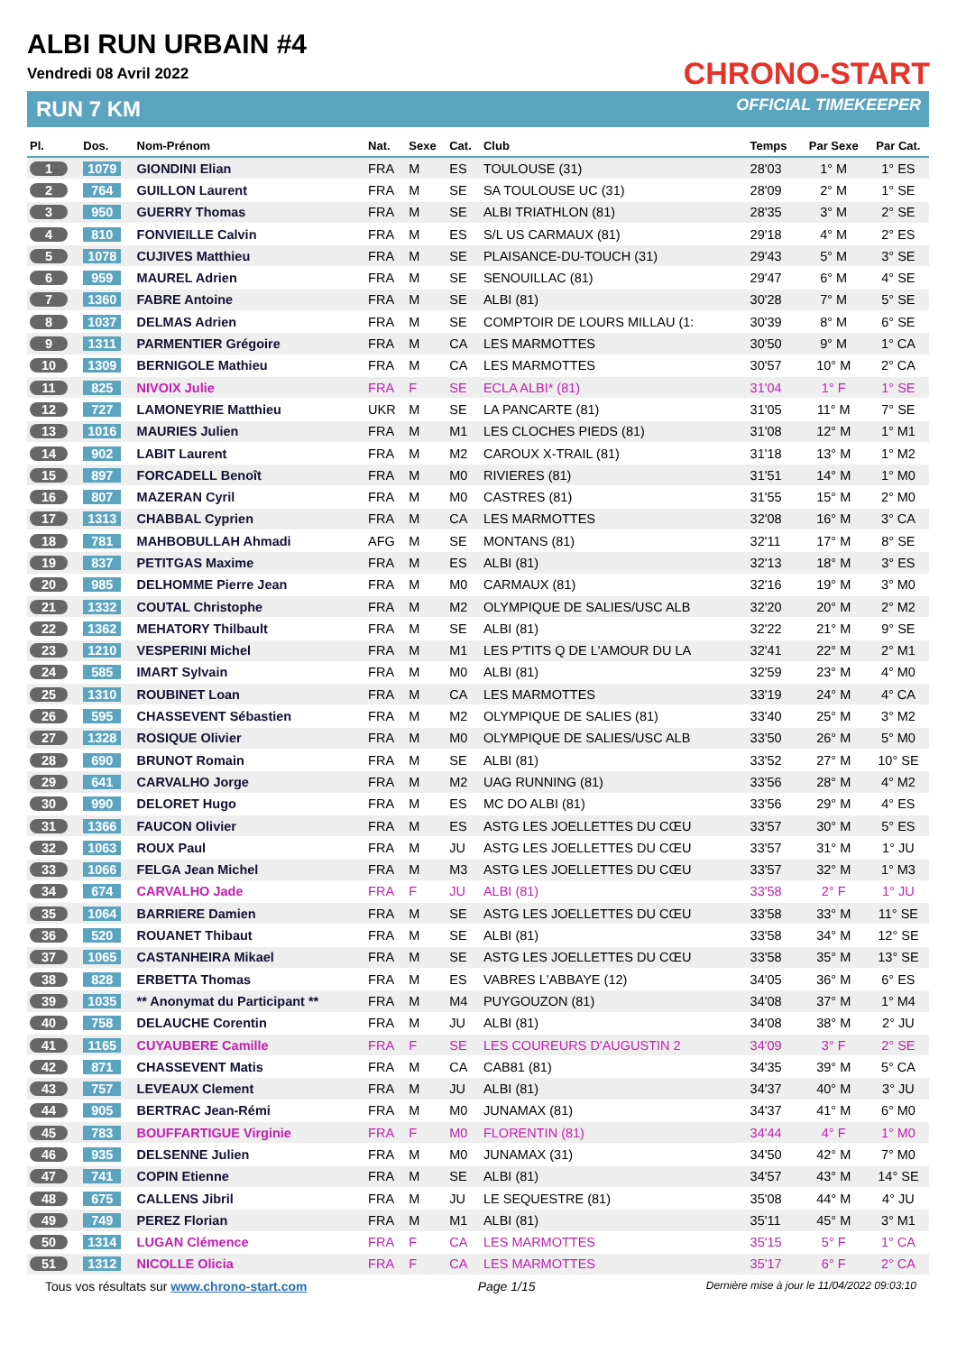ALBI RUN URBAIN #4
Vendredi 08 Avril 2022
RUN 7 KM
CHRONO-START
OFFICIAL TIMEKEEPER
| Pl. | Dos. | Nom-Prénom | Nat. | Sexe | Cat. | Club | Temps | Par Sexe | Par Cat. |
| --- | --- | --- | --- | --- | --- | --- | --- | --- | --- |
| 1 | 1079 | GIONDINI Elian | FRA | M | ES | TOULOUSE (31) | 28'03 | 1° M | 1° ES |
| 2 | 764 | GUILLON Laurent | FRA | M | SE | SA TOULOUSE UC (31) | 28'09 | 2° M | 1° SE |
| 3 | 950 | GUERRY Thomas | FRA | M | SE | ALBI TRIATHLON (81) | 28'35 | 3° M | 2° SE |
| 4 | 810 | FONVIEILLE Calvin | FRA | M | ES | S/L US CARMAUX (81) | 29'18 | 4° M | 2° ES |
| 5 | 1078 | CUJIVES Matthieu | FRA | M | SE | PLAISANCE-DU-TOUCH (31) | 29'43 | 5° M | 3° SE |
| 6 | 959 | MAUREL Adrien | FRA | M | SE | SENOUILLAC (81) | 29'47 | 6° M | 4° SE |
| 7 | 1360 | FABRE Antoine | FRA | M | SE | ALBI (81) | 30'28 | 7° M | 5° SE |
| 8 | 1037 | DELMAS Adrien | FRA | M | SE | COMPTOIR DE LOURS MILLAU (1: | 30'39 | 8° M | 6° SE |
| 9 | 1311 | PARMENTIER Grégoire | FRA | M | CA | LES MARMOTTES | 30'50 | 9° M | 1° CA |
| 10 | 1309 | BERNIGOLE Mathieu | FRA | M | CA | LES MARMOTTES | 30'57 | 10° M | 2° CA |
| 11 | 825 | NIVOIX Julie | FRA | F | SE | ECLA ALBI* (81) | 31'04 | 1° F | 1° SE |
| 12 | 727 | LAMONEYRIE Matthieu | UKR | M | SE | LA PANCARTE (81) | 31'05 | 11° M | 7° SE |
| 13 | 1016 | MAURIES Julien | FRA | M | M1 | LES CLOCHES PIEDS (81) | 31'08 | 12° M | 1° M1 |
| 14 | 902 | LABIT Laurent | FRA | M | M2 | CAROUX X-TRAIL (81) | 31'18 | 13° M | 1° M2 |
| 15 | 897 | FORCADELL Benoît | FRA | M | M0 | RIVIERES (81) | 31'51 | 14° M | 1° M0 |
| 16 | 807 | MAZERAN Cyril | FRA | M | M0 | CASTRES (81) | 31'55 | 15° M | 2° M0 |
| 17 | 1313 | CHABBAL Cyprien | FRA | M | CA | LES MARMOTTES | 32'08 | 16° M | 3° CA |
| 18 | 781 | MAHBOBULLAH Ahmadi | AFG | M | SE | MONTANS (81) | 32'11 | 17° M | 8° SE |
| 19 | 837 | PETITGAS Maxime | FRA | M | ES | ALBI (81) | 32'13 | 18° M | 3° ES |
| 20 | 985 | DELHOMME Pierre Jean | FRA | M | M0 | CARMAUX (81) | 32'16 | 19° M | 3° M0 |
| 21 | 1332 | COUTAL Christophe | FRA | M | M2 | OLYMPIQUE DE SALIES/USC ALB | 32'20 | 20° M | 2° M2 |
| 22 | 1362 | MEHATORY Thilbault | FRA | M | SE | ALBI (81) | 32'22 | 21° M | 9° SE |
| 23 | 1210 | VESPERINI Michel | FRA | M | M1 | LES P'TITS Q DE L'AMOUR DU LA | 32'41 | 22° M | 2° M1 |
| 24 | 585 | IMART Sylvain | FRA | M | M0 | ALBI (81) | 32'59 | 23° M | 4° M0 |
| 25 | 1310 | ROUBINET Loan | FRA | M | CA | LES MARMOTTES | 33'19 | 24° M | 4° CA |
| 26 | 595 | CHASSEVENT Sébastien | FRA | M | M2 | OLYMPIQUE DE SALIES (81) | 33'40 | 25° M | 3° M2 |
| 27 | 1328 | ROSIQUE Olivier | FRA | M | M0 | OLYMPIQUE DE SALIES/USC ALB | 33'50 | 26° M | 5° M0 |
| 28 | 690 | BRUNOT Romain | FRA | M | SE | ALBI (81) | 33'52 | 27° M | 10° SE |
| 29 | 641 | CARVALHO Jorge | FRA | M | M2 | UAG RUNNING (81) | 33'56 | 28° M | 4° M2 |
| 30 | 990 | DELORET Hugo | FRA | M | ES | MC DO ALBI (81) | 33'56 | 29° M | 4° ES |
| 31 | 1366 | FAUCON Olivier | FRA | M | ES | ASTG LES JOELLETTES DU CŒU | 33'57 | 30° M | 5° ES |
| 32 | 1063 | ROUX Paul | FRA | M | JU | ASTG LES JOELLETTES DU CŒU | 33'57 | 31° M | 1° JU |
| 33 | 1066 | FELGA Jean Michel | FRA | M | M3 | ASTG LES JOELLETTES DU CŒU | 33'57 | 32° M | 1° M3 |
| 34 | 674 | CARVALHO Jade | FRA | F | JU | ALBI (81) | 33'58 | 2° F | 1° JU |
| 35 | 1064 | BARRIERE Damien | FRA | M | SE | ASTG LES JOELLETTES DU CŒU | 33'58 | 33° M | 11° SE |
| 36 | 520 | ROUANET Thibaut | FRA | M | SE | ALBI (81) | 33'58 | 34° M | 12° SE |
| 37 | 1065 | CASTANHEIRA Mikael | FRA | M | SE | ASTG LES JOELLETTES DU CŒU | 33'58 | 35° M | 13° SE |
| 38 | 828 | ERBETTA Thomas | FRA | M | ES | VABRES L'ABBAYE (12) | 34'05 | 36° M | 6° ES |
| 39 | 1035 | ** Anonymat du Participant ** | FRA | M | M4 | PUYGOUZON (81) | 34'08 | 37° M | 1° M4 |
| 40 | 758 | DELAUCHE Corentin | FRA | M | JU | ALBI (81) | 34'08 | 38° M | 2° JU |
| 41 | 1165 | CUYAUBERE Camille | FRA | F | SE | LES COUREURS D'AUGUSTIN 2 | 34'09 | 3° F | 2° SE |
| 42 | 871 | CHASSEVENT Matis | FRA | M | CA | CAB81 (81) | 34'35 | 39° M | 5° CA |
| 43 | 757 | LEVEAUX Clement | FRA | M | JU | ALBI (81) | 34'37 | 40° M | 3° JU |
| 44 | 905 | BERTRAC Jean-Rémi | FRA | M | M0 | JUNAMAX (81) | 34'37 | 41° M | 6° M0 |
| 45 | 783 | BOUFFARTIGUE Virginie | FRA | F | M0 | FLORENTIN (81) | 34'44 | 4° F | 1° M0 |
| 46 | 935 | DELSENNE Julien | FRA | M | M0 | JUNAMAX (31) | 34'50 | 42° M | 7° M0 |
| 47 | 741 | COPIN Etienne | FRA | M | SE | ALBI (81) | 34'57 | 43° M | 14° SE |
| 48 | 675 | CALLENS Jibril | FRA | M | JU | LE SEQUESTRE (81) | 35'08 | 44° M | 4° JU |
| 49 | 749 | PEREZ Florian | FRA | M | M1 | ALBI (81) | 35'11 | 45° M | 3° M1 |
| 50 | 1314 | LUGAN Clémence | FRA | F | CA | LES MARMOTTES | 35'15 | 5° F | 1° CA |
| 51 | 1312 | NICOLLE Olicia | FRA | F | CA | LES MARMOTTES | 35'17 | 6° F | 2° CA |
Tous vos résultats sur www.chrono-start.com Page 1/15 Dernière mise à jour le 11/04/2022 09:03:10